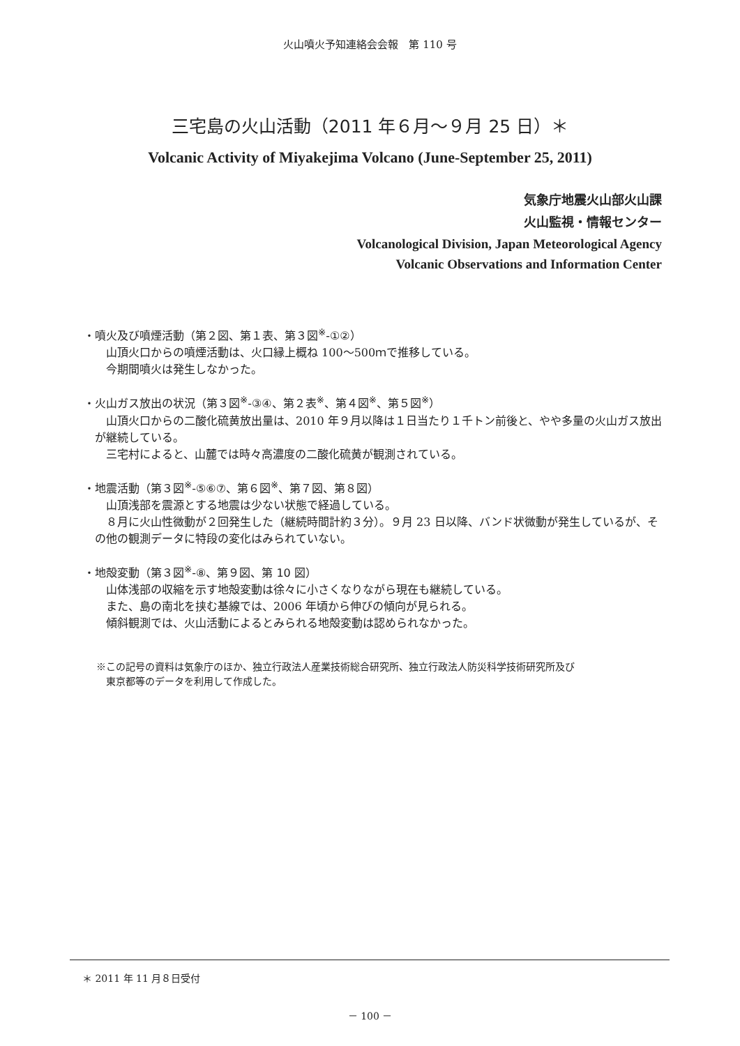火山噴火予知連絡会会報　第 110 号
三宅島の火山活動（2011 年６月～９月 25 日）＊
Volcanic Activity of Miyakejima Volcano (June-September 25, 2011)
気象庁地震火山部火山課
火山監視・情報センター
Volcanological Division, Japan Meteorological Agency
Volcanic Observations and Information Center
・噴火及び噴煙活動（第２図、第１表、第３図<sup>※</sup>-①②）
山頂火口からの噴煙活動は、火口縁上概ね 100～500ｍで推移している。
今期間噴火は発生しなかった。
・火山ガス放出の状況（第３図<sup>※</sup>-③④、第２表<sup>※</sup>、第４図<sup>※</sup>、第５図<sup>※</sup>）
山頂火口からの二酸化硫黄放出量は、2010 年９月以降は１日当たり１千トン前後と、やや多量の火山ガス放出が継続している。
三宅村によると、山麓では時々高濃度の二酸化硫黄が観測されている。
・地震活動（第３図<sup>※</sup>-⑤⑥⑦、第６図<sup>※</sup>、第７図、第８図）
山頂浅部を震源とする地震は少ない状態で経過している。
８月に火山性微動が２回発生した（継続時間計約３分）。９月 23 日以降、バンド状微動が発生しているが、その他の観測データに特段の変化はみられていない。
・地殻変動（第３図<sup>※</sup>-⑧、第９図、第 10 図）
山体浅部の収縮を示す地殻変動は徐々に小さくなりながら現在も継続している。
また、島の南北を挟む基線では、2006 年頃から伸びの傾向が見られる。
傾斜観測では、火山活動によるとみられる地殻変動は認められなかった。
※この記号の資料は気象庁のほか、独立行政法人産業技術総合研究所、独立行政法人防災科学技術研究所及び
　東京都等のデータを利用して作成した。
＊ 2011 年 11 月８日受付
－ 100 －